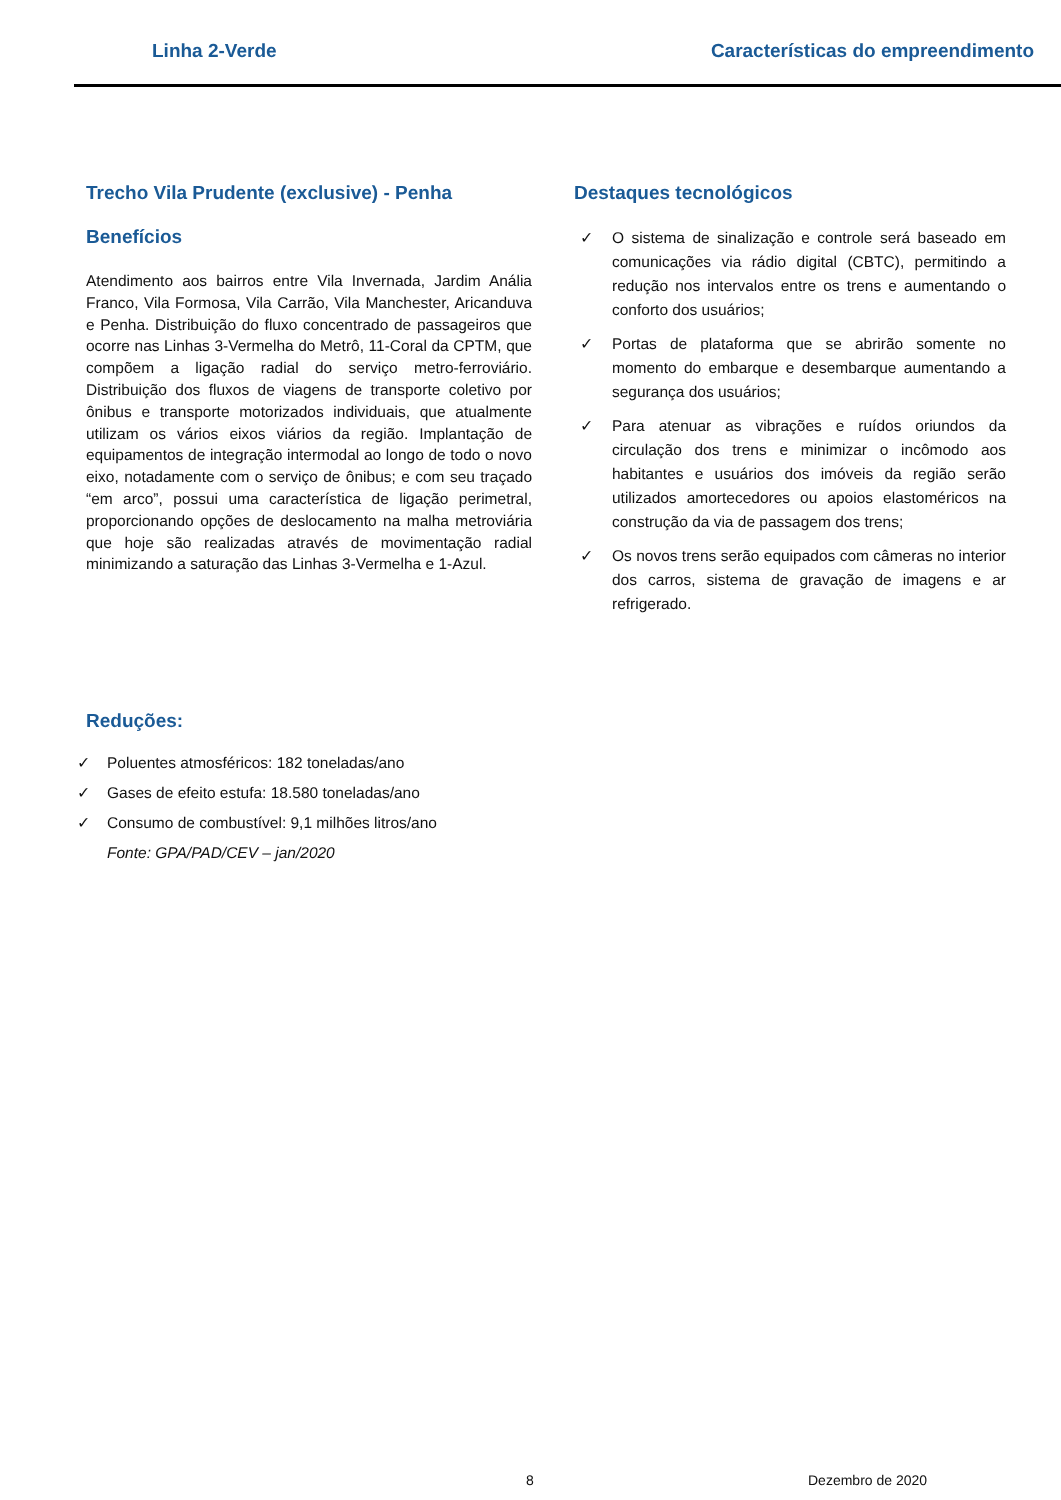Linha 2-Verde Características do empreendimento
Trecho Vila Prudente (exclusive) - Penha
Benefícios
Atendimento aos bairros entre Vila Invernada, Jardim Anália Franco, Vila Formosa, Vila Carrão, Vila Manchester, Aricanduva e Penha. Distribuição do fluxo concentrado de passageiros que ocorre nas Linhas 3-Vermelha do Metrô, 11-Coral da CPTM, que compõem a ligação radial do serviço metro-ferroviário. Distribuição dos fluxos de viagens de transporte coletivo por ônibus e transporte motorizados individuais, que atualmente utilizam os vários eixos viários da região. Implantação de equipamentos de integração intermodal ao longo de todo o novo eixo, notadamente com o serviço de ônibus; e com seu traçado “em arco”, possui uma característica de ligação perimetral, proporcionando opções de deslocamento na malha metroviária que hoje são realizadas através de movimentação radial minimizando a saturação das Linhas 3-Vermelha e 1-Azul.
Destaques tecnológicos
✓ O sistema de sinalização e controle será baseado em comunicações via rádio digital (CBTC), permitindo a redução nos intervalos entre os trens e aumentando o conforto dos usuários;
✓ Portas de plataforma que se abrirão somente no momento do embarque e desembarque aumentando a segurança dos usuários;
✓ Para atenuar as vibrações e ruídos oriundos da circulação dos trens e minimizar o incômodo aos habitantes e usuários dos imóveis da região serão utilizados amortecedores ou apoios elastoméricos na construção da via de passagem dos trens;
✓ Os novos trens serão equipados com câmeras no interior dos carros, sistema de gravação de imagens e ar refrigerado.
Reduções:
✓ Poluentes atmosféricos: 182 toneladas/ano
✓ Gases de efeito estufa: 18.580 toneladas/ano
✓ Consumo de combustível: 9,1 milhões litros/ano
Fonte: GPA/PAD/CEV – jan/2020
8 Dezembro de 2020